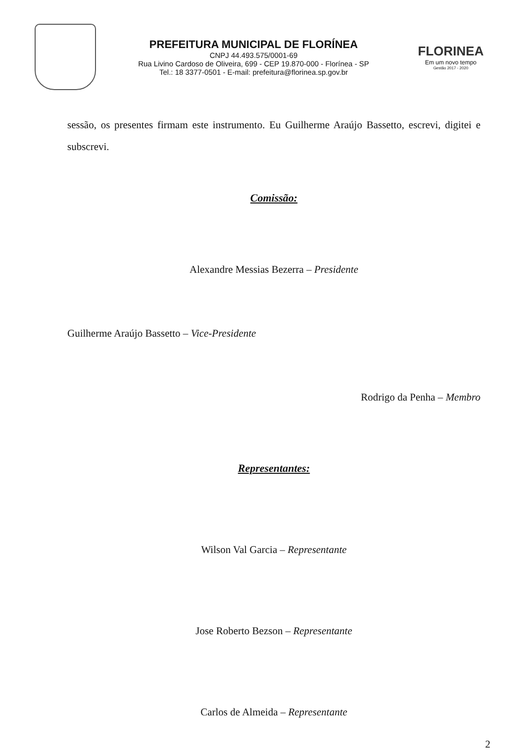PREFEITURA MUNICIPAL DE FLORÍNEA
CNPJ 44.493.575/0001-69
Rua Livino Cardoso de Oliveira, 699 - CEP 19.870-000 - Florínea - SP
Tel.: 18 3377-0501 - E-mail: prefeitura@florinea.sp.gov.br
FLORINEA
Em um novo tempo
Gestão 2017 - 2020
sessão, os presentes firmam este instrumento. Eu Guilherme Araújo Bassetto, escrevi, digitei e subscrevi.
Comissão:
Alexandre Messias Bezerra – Presidente
Guilherme Araújo Bassetto – Vice-Presidente
Rodrigo da Penha – Membro
Representantes:
Wilson Val Garcia – Representante
Jose Roberto Bezson – Representante
Carlos de Almeida – Representante
2